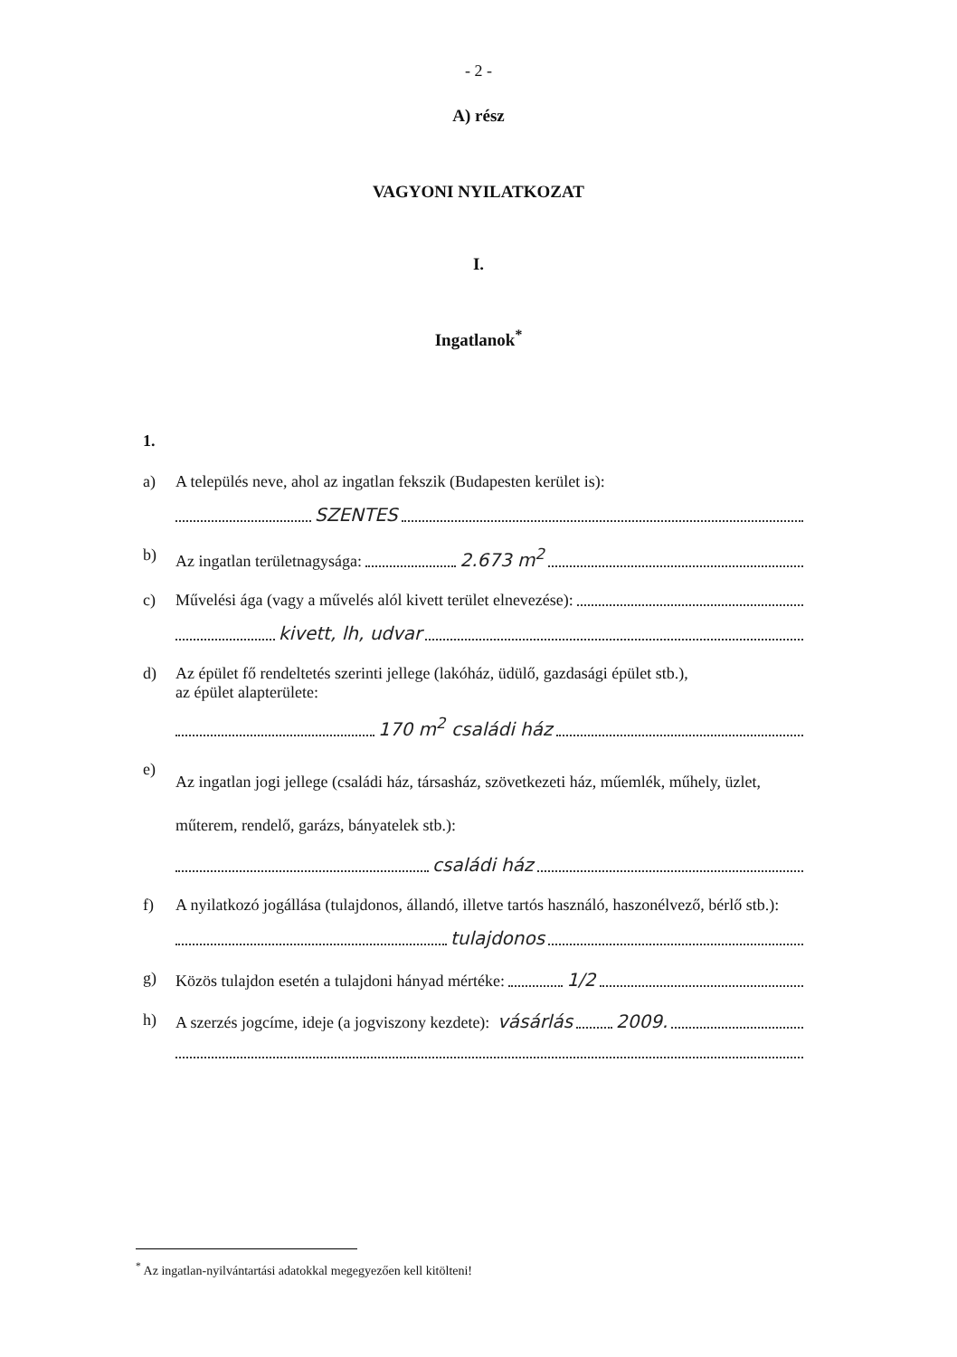- 2 -
A) rész
VAGYONI NYILATKOZAT
I.
Ingatlanok<sup>*</sup>
1.
a) A település neve, ahol az ingatlan fekszik (Budapesten kerület is):
SZENTES
b) Az ingatlan területnagysága: 2.673 m<sup>2</sup>
c) Művelési ága (vagy a művelés alól kivett terület elnevezése):
kivett, lh, udvar
d) Az épület fő rendeltetés szerinti jellege (lakóház, üdülő, gazdasági épület stb.),
az épület alapterülete:
170 m<sup>2</sup> családi ház
e) Az ingatlan jogi jellege (családi ház, társasház, szövetkezeti ház, műemlék, műhely, üzlet, műterem, rendelő, garázs, bányatelek stb.):
családi ház
f) A nyilatkozó jogállása (tulajdonos, állandó, illetve tartós használó, haszonélvező, bérlő stb.):
tulajdonos
g) Közös tulajdon esetén a tulajdoni hányad mértéke: 1/2
h) A szerzés jogcíme, ideje (a jogviszony kezdete): vásárlás 2009.
<sup>*</sup> Az ingatlan-nyilvántartási adatokkal megegyezően kell kitölteni!